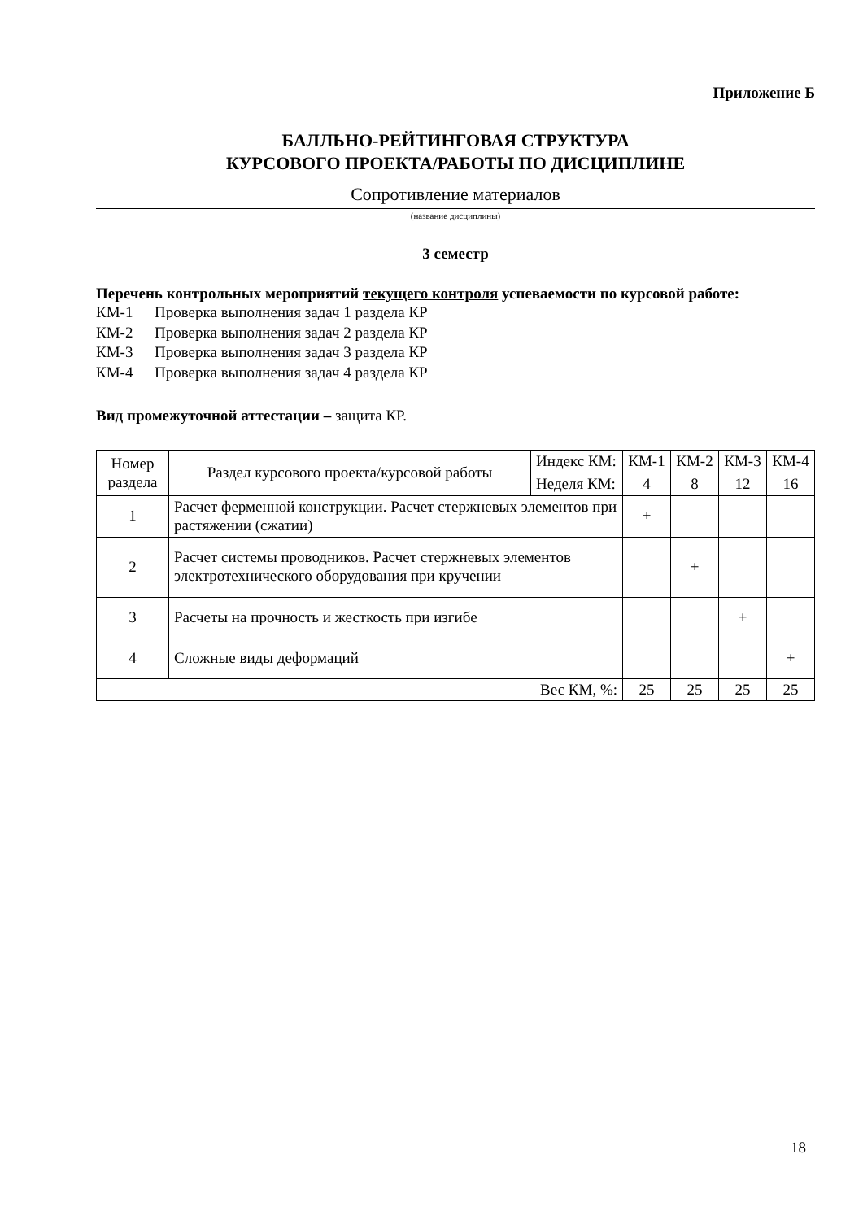Приложение Б
БАЛЛЬНО-РЕЙТИНГОВАЯ СТРУКТУРА
КУРСОВОГО ПРОЕКТА/РАБОТЫ ПО ДИСЦИПЛИНЕ
Сопротивление материалов
(название дисциплины)
3 семестр
Перечень контрольных мероприятий текущего контроля успеваемости по курсовой работе:
КМ-1 Проверка выполнения задач 1 раздела КР
КМ-2 Проверка выполнения задач 2 раздела КР
КМ-3 Проверка выполнения задач 3 раздела КР
КМ-4 Проверка выполнения задач 4 раздела КР
Вид промежуточной аттестации – защита КР.
| Номер раздела | Раздел курсового проекта/курсовой работы | Индекс КМ: | КМ-1 | КМ-2 | КМ-3 | КМ-4 |
| --- | --- | --- | --- | --- | --- | --- |
| | | Неделя КМ: | 4 | 8 | 12 | 16 |
| 1 | Расчет ферменной конструкции. Расчет стержневых элементов при растяжении (сжатии) | | + | | | |
| 2 | Расчет системы проводников. Расчет стержневых элементов электротехнического оборудования при кручении | | | + | | |
| 3 | Расчеты на прочность и жесткость при изгибе | | | | + | |
| 4 | Сложные виды деформаций | | | | | + |
| Вес КМ, %: | | | 25 | 25 | 25 | 25 |
18